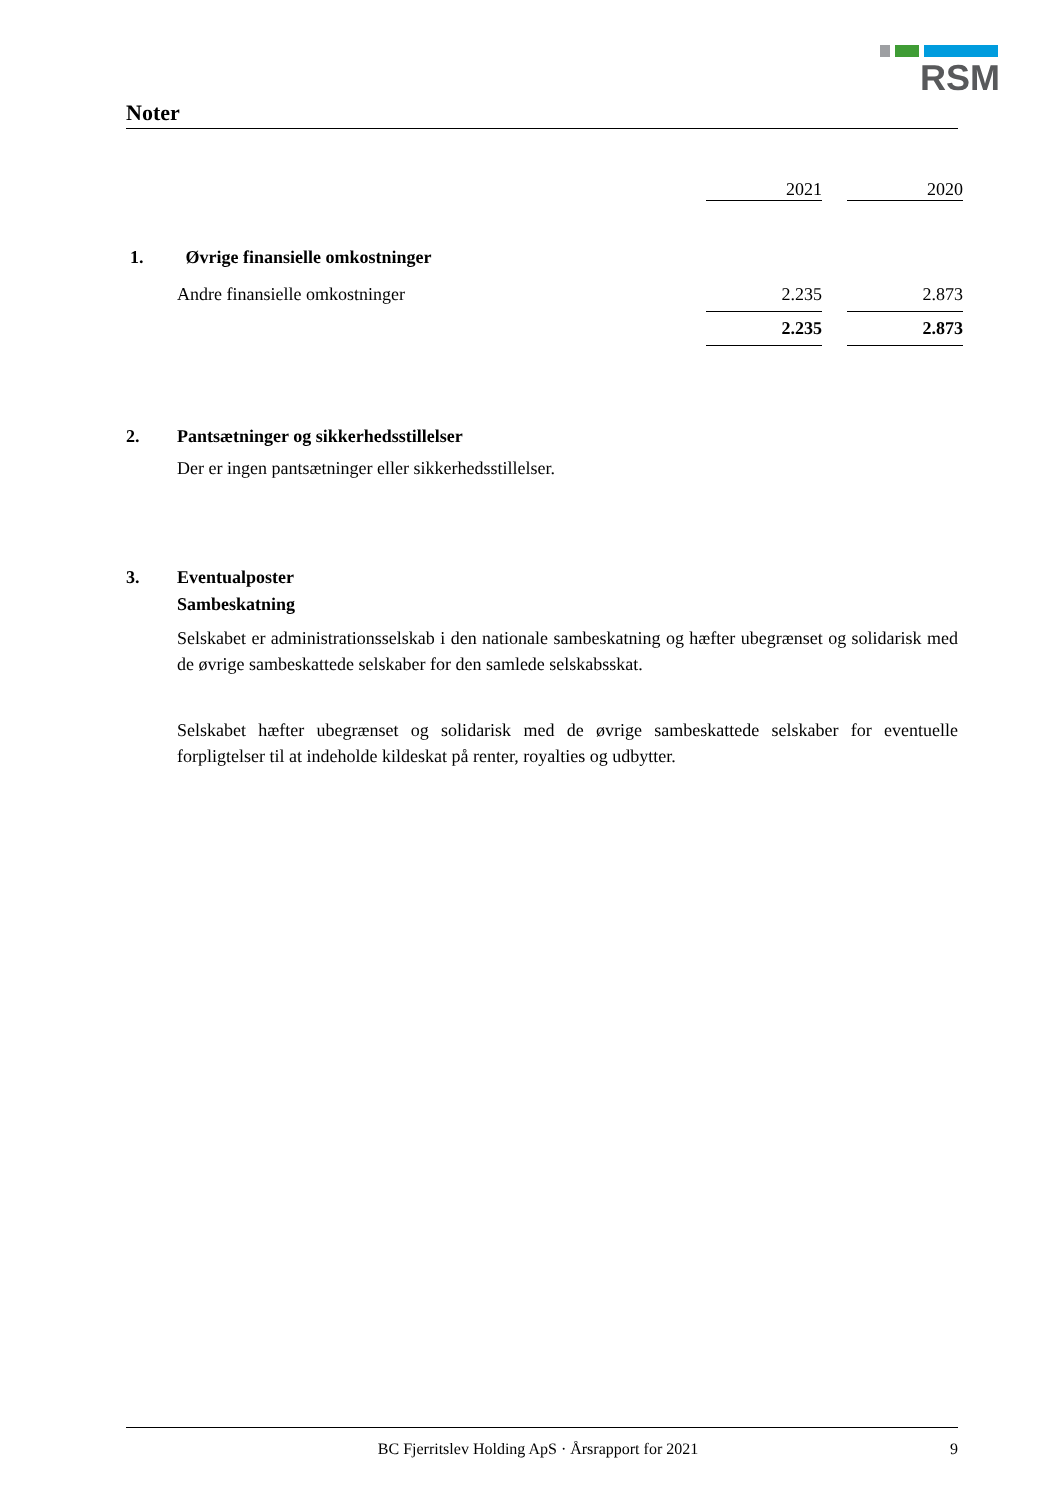RSM
Noter
| | 2021 | | 2020 |
| 1. Øvrige finansielle omkostninger | | | |
| Andre finansielle omkostninger | 2.235 | | 2.873 |
| | 2.235 | | 2.873 |
2. Pantsætninger og sikkerhedsstillelser
Der er ingen pantsætninger eller sikkerhedsstillelser.
3. Eventualposter
Sambeskatning
Selskabet er administrationsselskab i den nationale sambeskatning og hæfter ubegrænset og solidarisk med de øvrige sambeskattede selskaber for den samlede selskabsskat.
Selskabet hæfter ubegrænset og solidarisk med de øvrige sambeskattede selskaber for eventuelle forpligtelser til at indeholde kildeskat på renter, royalties og udbytter.
BC Fjerritslev Holding ApS · Årsrapport for 2021 9